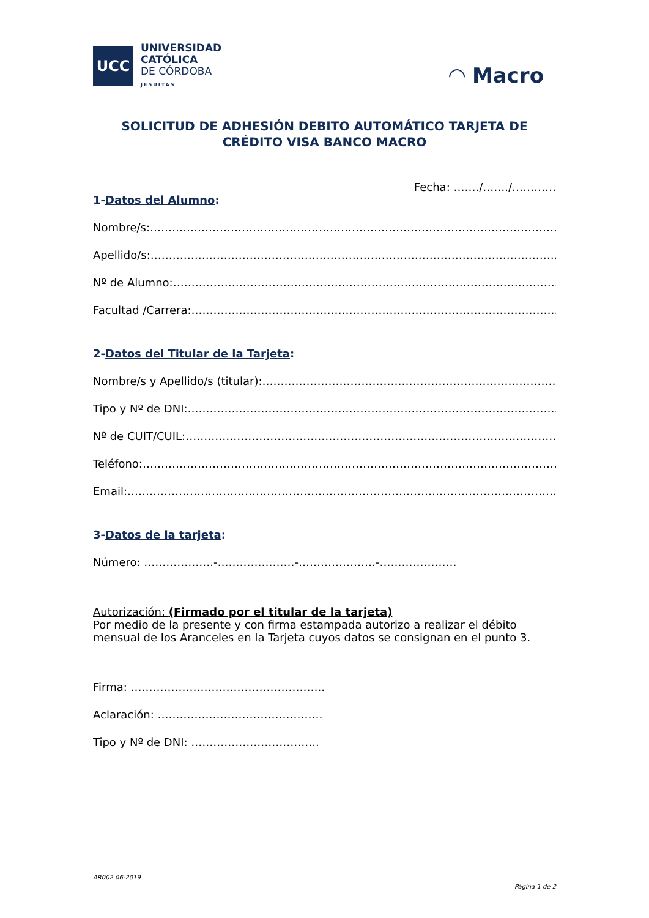UCC
UNIVERSIDAD
CATÓLICA
DE CÓRDOBA
JESUITAS
◠ Macro
SOLICITUD DE ADHESIÓN DEBITO AUTOMÁTICO TARJETA DE CRÉDITO VISA BANCO MACRO
Fecha: ……./……./…………
1-Datos del Alumno:
Nombre/s:…………………………………………………………………………………………………….
Apellido/s:……………………………………………………………………………………………………
Nº de Alumno:…………………………………………………………………………………………………
Facultad /Carrera:…………………………………………………………………………………………
2-Datos del Titular de la Tarjeta:
Nombre/s y Apellido/s (titular):…………………………………………………………………………
Tipo y Nº de DNI:……………………………………………………………………………………………
Nº de CUIT/CUIL:……………………………………………………………………………………………
Teléfono:………………………………………………………………………………………………………
Email:……………………………………………………………………………………………………………
3-Datos de la tarjeta:
Número: ……………….-…………………-…………………-…………………
Autorización: (Firmado por el titular de la tarjeta)
Por medio de la presente y con firma estampada autorizo a realizar el débito mensual de los Aranceles en la Tarjeta cuyos datos se consignan en el punto 3.
Firma: ……………………………………………..
Aclaración: ………………………………………
Tipo y Nº de DNI: ……………………………..
AR002 06-2019
Página 1 de 2